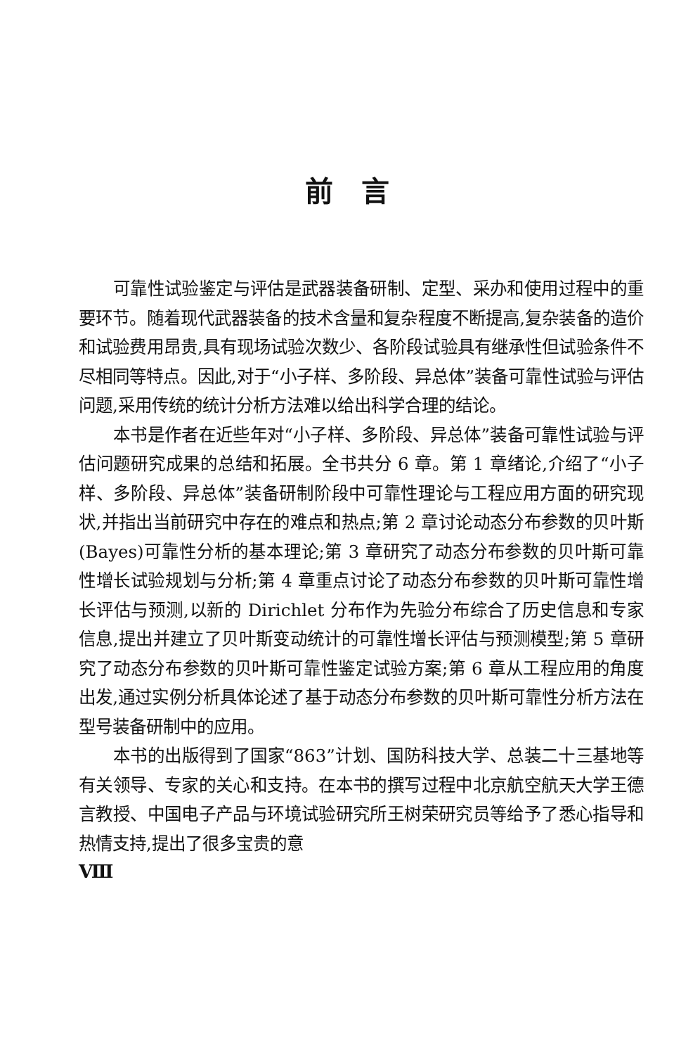前言
可靠性试验鉴定与评估是武器装备研制、定型、采办和使用过程中的重要环节。随着现代武器装备的技术含量和复杂程度不断提高,复杂装备的造价和试验费用昂贵,具有现场试验次数少、各阶段试验具有继承性但试验条件不尽相同等特点。因此,对于“小子样、多阶段、异总体”装备可靠性试验与评估问题,采用传统的统计分析方法难以给出科学合理的结论。
本书是作者在近些年对“小子样、多阶段、异总体”装备可靠性试验与评估问题研究成果的总结和拓展。全书共分 6 章。第 1 章绪论,介绍了“小子样、多阶段、异总体”装备研制阶段中可靠性理论与工程应用方面的研究现状,并指出当前研究中存在的难点和热点;第 2 章讨论动态分布参数的贝叶斯(Bayes)可靠性分析的基本理论;第 3 章研究了动态分布参数的贝叶斯可靠性增长试验规划与分析;第 4 章重点讨论了动态分布参数的贝叶斯可靠性增长评估与预测,以新的 Dirichlet 分布作为先验分布综合了历史信息和专家信息,提出并建立了贝叶斯变动统计的可靠性增长评估与预测模型;第 5 章研究了动态分布参数的贝叶斯可靠性鉴定试验方案;第 6 章从工程应用的角度出发,通过实例分析具体论述了基于动态分布参数的贝叶斯可靠性分析方法在型号装备研制中的应用。
本书的出版得到了国家“863”计划、国防科技大学、总装二十三基地等有关领导、专家的关心和支持。在本书的撰写过程中北京航空航天大学王德言教授、中国电子产品与环境试验研究所王树荣研究员等给予了悉心指导和热情支持,提出了很多宝贵的意
Ⅷ